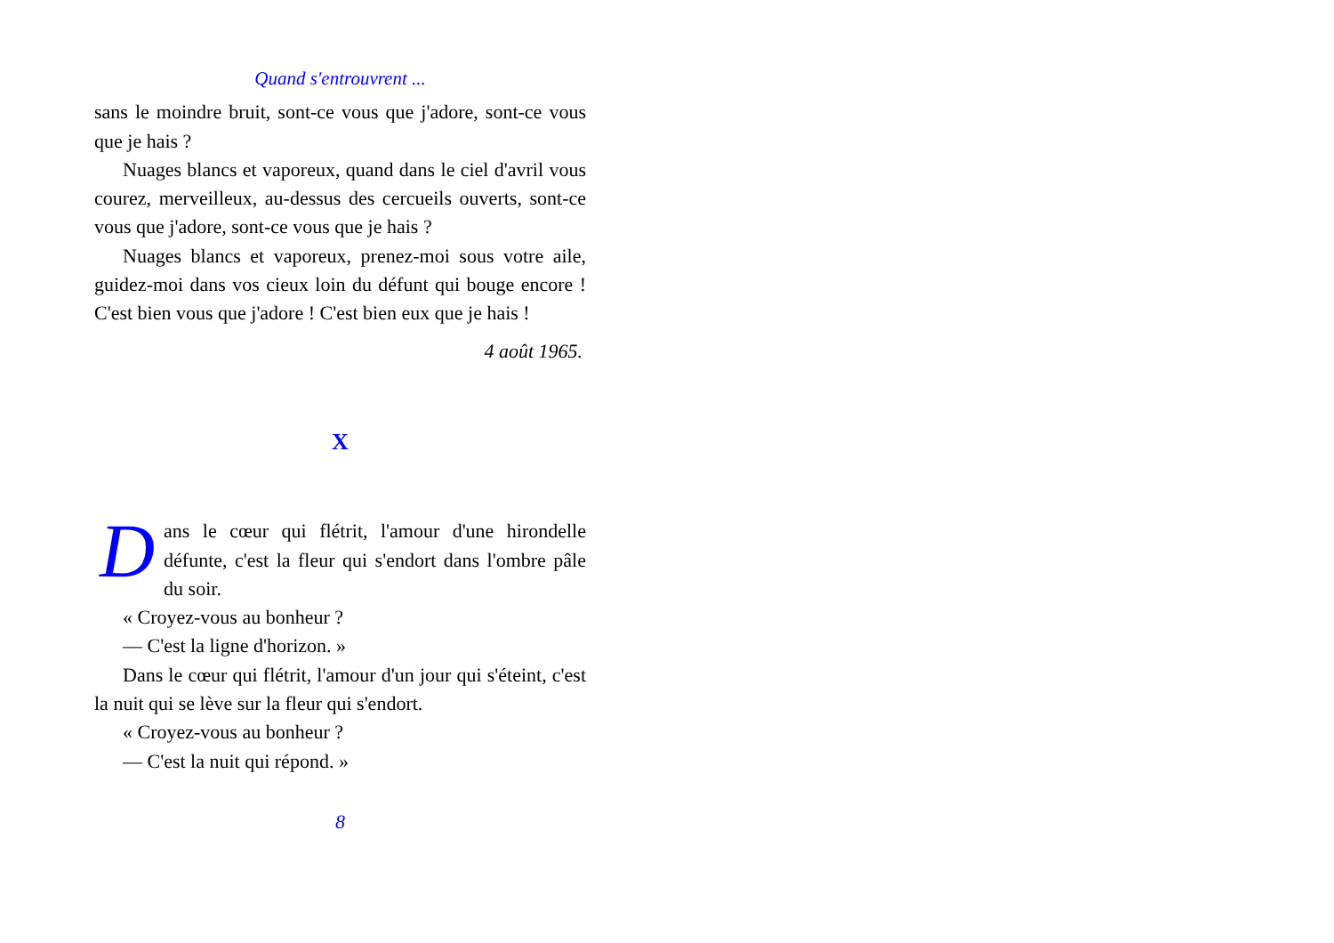Quand s'entrouvrent ...
sans le moindre bruit, sont-ce vous que j'adore, sont-ce vous que je hais ?
Nuages blancs et vaporeux, quand dans le ciel d'avril vous courez, merveilleux, au-dessus des cercueils ouverts, sont-ce vous que j'adore, sont-ce vous que je hais ?
Nuages blancs et vaporeux, prenez-moi sous votre aile, guidez-moi dans vos cieux loin du défunt qui bouge encore ! C'est bien vous que j'adore ! C'est bien eux que je hais !
4 août 1965.
X
Dans le cœur qui flétrit, l'amour d'une hirondelle défunte, c'est la fleur qui s'endort dans l'ombre pâle du soir.
« Croyez-vous au bonheur ?
— C'est la ligne d'horizon. »
Dans le cœur qui flétrit, l'amour d'un jour qui s'éteint, c'est la nuit qui se lève sur la fleur qui s'endort.
« Croyez-vous au bonheur ?
— C'est la nuit qui répond. »
8